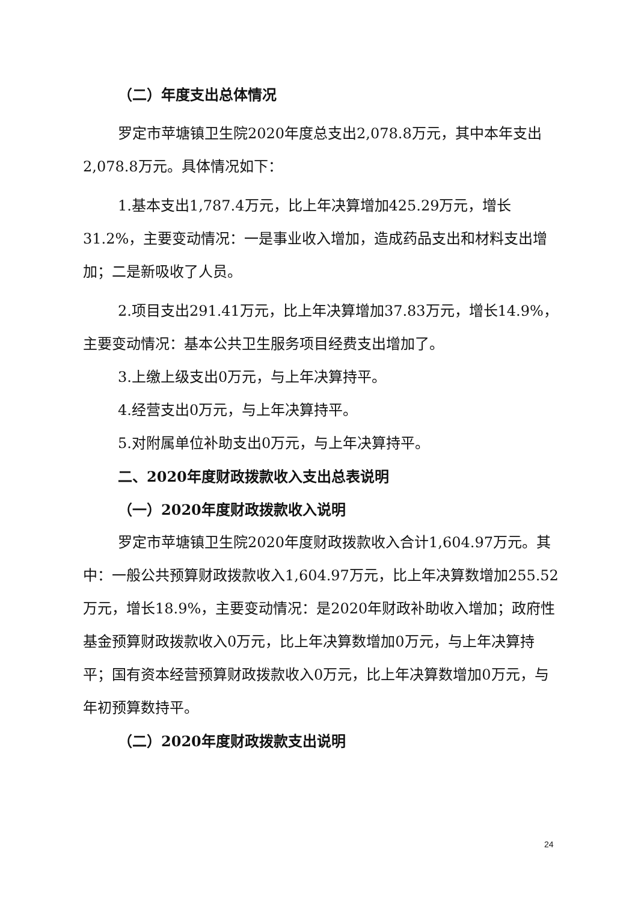（二）年度支出总体情况
罗定市苹塘镇卫生院2020年度总支出2,078.8万元，其中本年支出2,078.8万元。具体情况如下：
1.基本支出1,787.4万元，比上年决算增加425.29万元，增长31.2%，主要变动情况：一是事业收入增加，造成药品支出和材料支出增加；二是新吸收了人员。
2.项目支出291.41万元，比上年决算增加37.83万元，增长14.9%，主要变动情况：基本公共卫生服务项目经费支出增加了。
3.上缴上级支出0万元，与上年决算持平。
4.经营支出0万元，与上年决算持平。
5.对附属单位补助支出0万元，与上年决算持平。
二、2020年度财政拨款收入支出总表说明
（一）2020年度财政拨款收入说明
罗定市苹塘镇卫生院2020年度财政拨款收入合计1,604.97万元。其中：一般公共预算财政拨款收入1,604.97万元，比上年决算数增加255.52万元，增长18.9%，主要变动情况：是2020年财政补助收入增加；政府性基金预算财政拨款收入0万元，比上年决算数增加0万元，与上年决算持平；国有资本经营预算财政拨款收入0万元，比上年决算数增加0万元，与年初预算数持平。
（二）2020年度财政拨款支出说明
24